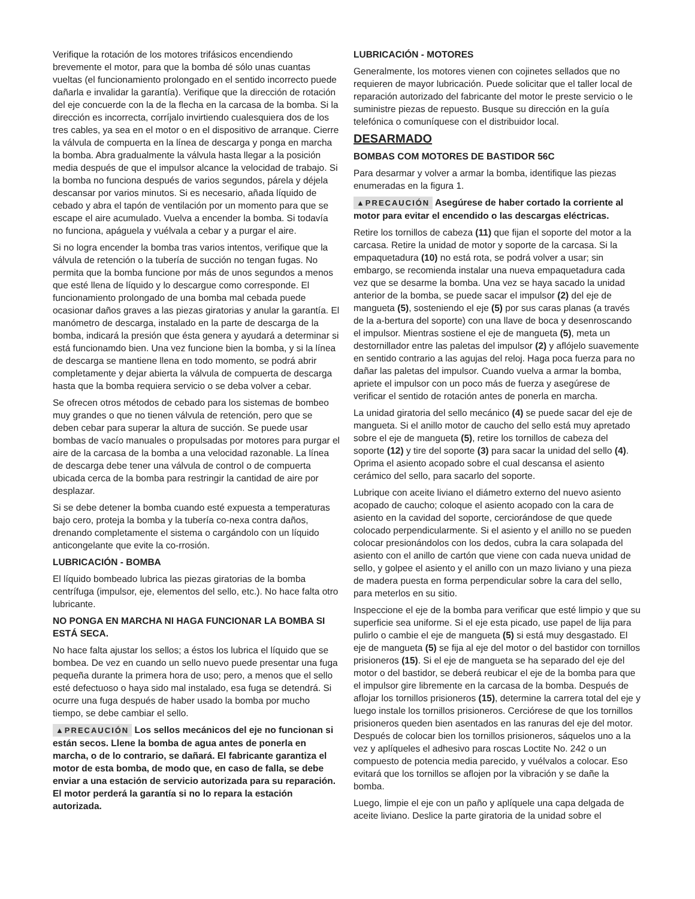Verifique la rotación de los motores trifásicos encendiendo brevemente el motor, para que la bomba dé sólo unas cuantas vueltas (el funcionamiento prolongado en el sentido incorrecto puede dañarla e invalidar la garantía). Verifique que la dirección de rotación del eje concuerde con la de la flecha en la carcasa de la bomba. Si la dirección es incorrecta, corríjalo invirtiendo cualesquiera dos de los tres cables, ya sea en el motor o en el dispositivo de arranque. Cierre la válvula de compuerta en la línea de descarga y ponga en marcha la bomba. Abra gradualmente la válvula hasta llegar a la posición media después de que el impulsor alcance la velocidad de trabajo. Si la bomba no funciona después de varios segundos, párela y déjela descansar por varios minutos. Si es necesario, añada líquido de cebado y abra el tapón de ventilación por un momento para que se escape el aire acumulado. Vuelva a encender la bomba. Si todavía no funciona, apáguela y vuélvala a cebar y a purgar el aire.
Si no logra encender la bomba tras varios intentos, verifique que la válvula de retención o la tubería de succión no tengan fugas. No permita que la bomba funcione por más de unos segundos a menos que esté llena de líquido y lo descargue como corresponde. El funcionamiento prolongado de una bomba mal cebada puede ocasionar daños graves a las piezas giratorias y anular la garantía. El manómetro de descarga, instalado en la parte de descarga de la bomba, indicará la presión que ésta genera y ayudará a determinar si está funcionamdo bien. Una vez funcione bien la bomba, y si la línea de descarga se mantiene llena en todo momento, se podrá abrir completamente y dejar abierta la válvula de compuerta de descarga hasta que la bomba requiera servicio o se deba volver a cebar.
Se ofrecen otros métodos de cebado para los sistemas de bombeo muy grandes o que no tienen válvula de retención, pero que se deben cebar para superar la altura de succión. Se puede usar bombas de vacío manuales o propulsadas por motores para purgar el aire de la carcasa de la bomba a una velocidad razonable. La línea de descarga debe tener una válvula de control o de compuerta ubicada cerca de la bomba para restringir la cantidad de aire por desplazar.
Si se debe detener la bomba cuando esté expuesta a temperaturas bajo cero, proteja la bomba y la tubería co-nexa contra daños, drenando completamente el sistema o cargándolo con un líquido anticongelante que evite la co-rrosión.
LUBRICACIÓN - BOMBA
El líquido bombeado lubrica las piezas giratorias de la bomba centrífuga (impulsor, eje, elementos del sello, etc.). No hace falta otro lubricante.
NO PONGA EN MARCHA NI HAGA FUNCIONAR LA BOMBA SI ESTÁ SECA.
No hace falta ajustar los sellos; a éstos los lubrica el líquido que se bombea. De vez en cuando un sello nuevo puede presentar una fuga pequeña durante la primera hora de uso; pero, a menos que el sello esté defectuoso o haya sido mal instalado, esa fuga se detendrá. Si ocurre una fuga después de haber usado la bomba por mucho tiempo, se debe cambiar el sello.
▲PRECAUCIÓN Los sellos mecánicos del eje no funcionan si están secos. Llene la bomba de agua antes de ponerla en marcha, o de lo contrario, se dañará. El fabricante garantiza el motor de esta bomba, de modo que, en caso de falla, se debe enviar a una estación de servicio autorizada para su reparación. El motor perderá la garantía si no lo repara la estación autorizada.
LUBRICACIÓN - MOTORES
Generalmente, los motores vienen con cojinetes sellados que no requieren de mayor lubricación. Puede solicitar que el taller local de reparación autorizado del fabricante del motor le preste servicio o le suministre piezas de repuesto. Busque su dirección en la guía telefónica o comuníquese con el distribuidor local.
DESARMADO
BOMBAS COM MOTORES DE BASTIDOR 56C
Para desarmar y volver a armar la bomba, identifique las piezas enumeradas en la figura 1.
▲PRECAUCIÓN Asegúrese de haber cortado la corriente al motor para evitar el encendido o las descargas eléctricas.
Retire los tornillos de cabeza (11) que fijan el soporte del motor a la carcasa. Retire la unidad de motor y soporte de la carcasa. Si la empaquetadura (10) no está rota, se podrá volver a usar; sin embargo, se recomienda instalar una nueva empaquetadura cada vez que se desarme la bomba. Una vez se haya sacado la unidad anterior de la bomba, se puede sacar el impulsor (2) del eje de mangueta (5), sosteniendo el eje (5) por sus caras planas (a través de la a-bertura del soporte) con una llave de boca y desenroscando el impulsor. Mientras sostiene el eje de mangueta (5), meta un destornillador entre las paletas del impulsor (2) y aflójelo suavemente en sentido contrario a las agujas del reloj. Haga poca fuerza para no dañar las paletas del impulsor. Cuando vuelva a armar la bomba, apriete el impulsor con un poco más de fuerza y asegúrese de verificar el sentido de rotación antes de ponerla en marcha.
La unidad giratoria del sello mecánico (4) se puede sacar del eje de mangueta. Si el anillo motor de caucho del sello está muy apretado sobre el eje de mangueta (5), retire los tornillos de cabeza del soporte (12) y tire del soporte (3) para sacar la unidad del sello (4). Oprima el asiento acopado sobre el cual descansa el asiento cerámico del sello, para sacarlo del soporte.
Lubrique con aceite liviano el diámetro externo del nuevo asiento acopado de caucho; coloque el asiento acopado con la cara de asiento en la cavidad del soporte, cerciorándose de que quede colocado perpendicularmente. Si el asiento y el anillo no se pueden colocar presionándolos con los dedos, cubra la cara solapada del asiento con el anillo de cartón que viene con cada nueva unidad de sello, y golpee el asiento y el anillo con un mazo liviano y una pieza de madera puesta en forma perpendicular sobre la cara del sello, para meterlos en su sitio.
Inspeccione el eje de la bomba para verificar que esté limpio y que su superficie sea uniforme. Si el eje esta picado, use papel de lija para pulirlo o cambie el eje de mangueta (5) si está muy desgastado. El eje de mangueta (5) se fija al eje del motor o del bastidor con tornillos prisioneros (15). Si el eje de mangueta se ha separado del eje del motor o del bastidor, se deberá reubicar el eje de la bomba para que el impulsor gire libremente en la carcasa de la bomba. Después de aflojar los tornillos prisioneros (15), determine la carrera total del eje y luego instale los tornillos prisioneros. Cerciórese de que los tornillos prisioneros queden bien asentados en las ranuras del eje del motor. Después de colocar bien los tornillos prisioneros, sáquelos uno a la vez y aplíqueles el adhesivo para roscas Loctite No. 242 o un compuesto de potencia media parecido, y vuélvalos a colocar. Eso evitará que los tornillos se aflojen por la vibración y se dañe la bomba.
Luego, limpie el eje con un paño y aplíquele una capa delgada de aceite liviano. Deslice la parte giratoria de la unidad sobre el